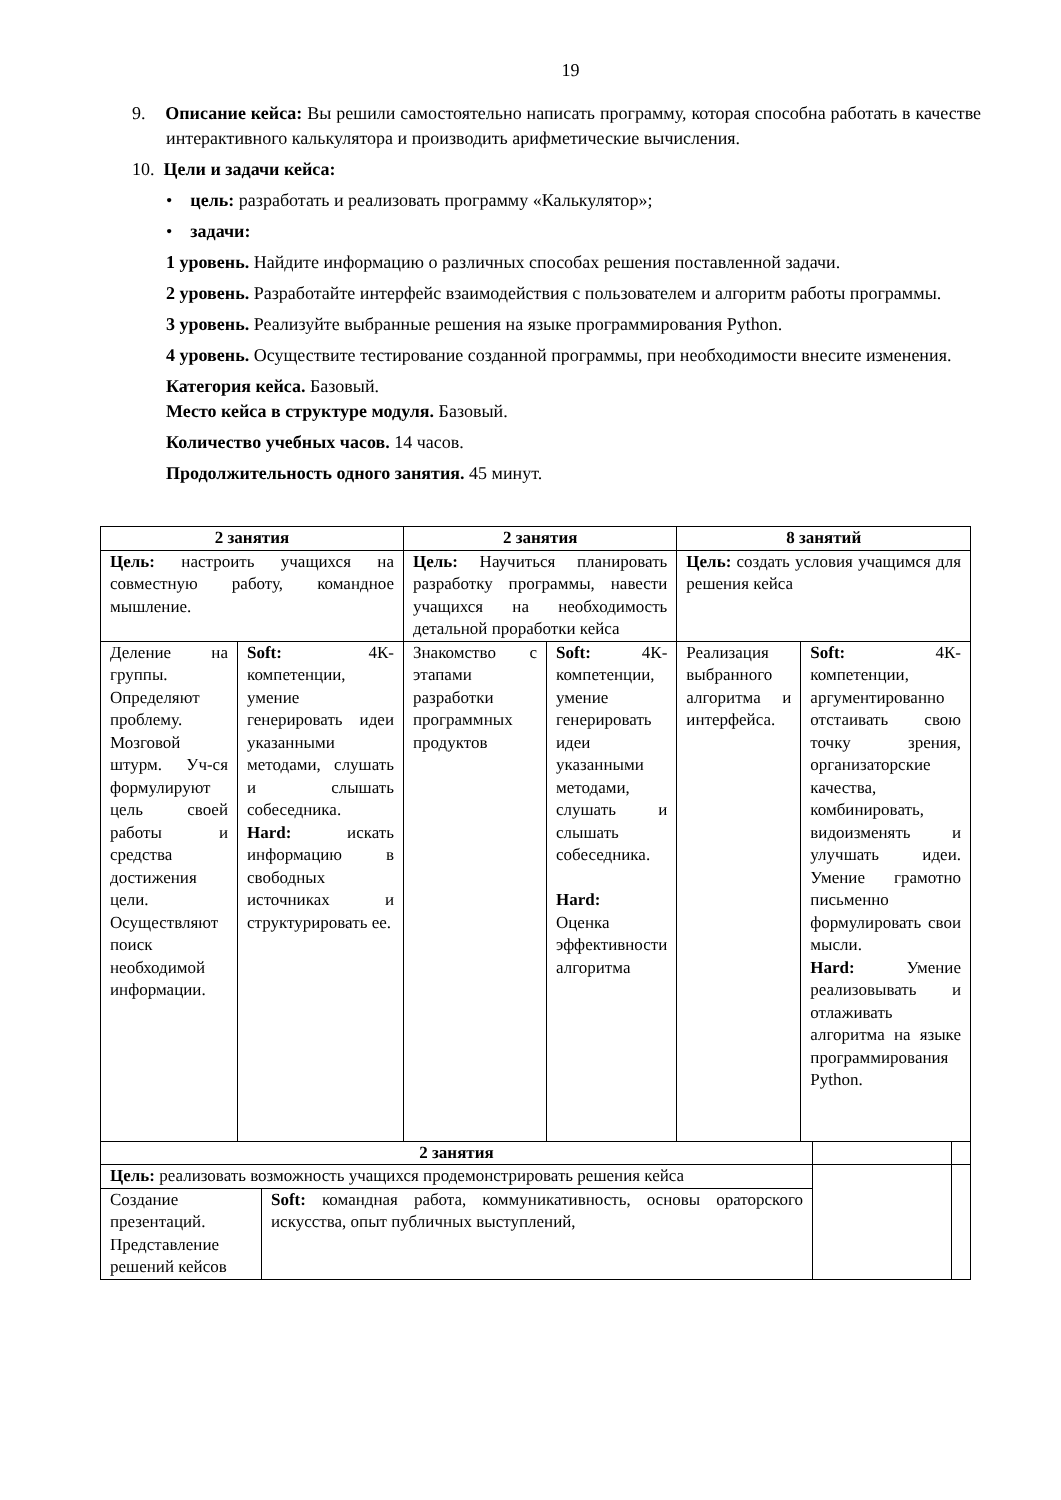19
9. Описание кейса: Вы решили самостоятельно написать программу, которая способна работать в качестве интерактивного калькулятора и производить арифметические вычисления.
10. Цели и задачи кейса:
• цель: разработать и реализовать программу «Калькулятор»;
• задачи:
1 уровень. Найдите информацию о различных способах решения поставленной задачи.
2 уровень. Разработайте интерфейс взаимодействия с пользователем и алгоритм работы программы.
3 уровень. Реализуйте выбранные решения на языке программирования Python.
4 уровень. Осуществите тестирование созданной программы, при необходимости внесите изменения.
Категория кейса. Базовый.
Место кейса в структуре модуля. Базовый.
Количество учебных часов. 14 часов.
Продолжительность одного занятия. 45 минут.
| 2 занятия | | 2 занятия | | 8 занятий | |
| Цель: настроить учащихся на совместную работу, командное мышление. | | Цель: Научиться планировать разработку программы, навести учащихся на необходимость детальной проработки кейса | | Цель: создать условия учащимся для решения кейса | |
| Деление на группы. Определяют проблему. Мозговой штурм. Уч-ся формулируют цель своей работы и средства достижения цели. Осуществляют поиск необходимой информации. | Soft: 4К-компетенции, умение генерировать идеи указанными методами, слушать и слышать собеседника. Hard: искать информацию в свободных источниках и структурировать ее. | Знакомство с этапами разработки программных продуктов | Soft: 4К-компетенции, умение генерировать идеи указанными методами, слушать и слышать собеседника. Hard: Оценка эффективности алгоритма | Реализация выбранного алгоритма и интерфейса. | Soft: 4К-компетенции, аргументированно отстаивать свою точку зрения, организаторские качества, комбинировать, видоизменять и улучшать идеи. Умение грамотно письменно формулировать свои мысли. Hard: Умение реализовывать и отлаживать алгоритма на языке программирования Python. |
| 2 занятия | | | |
| Цель: реализовать возможность учащихся продемонстрировать решения кейса | | | |
| Создание презентаций. Представление решений кейсов | Soft: командная работа, коммуникативность, основы ораторского искусства, опыт публичных выступлений, | | |